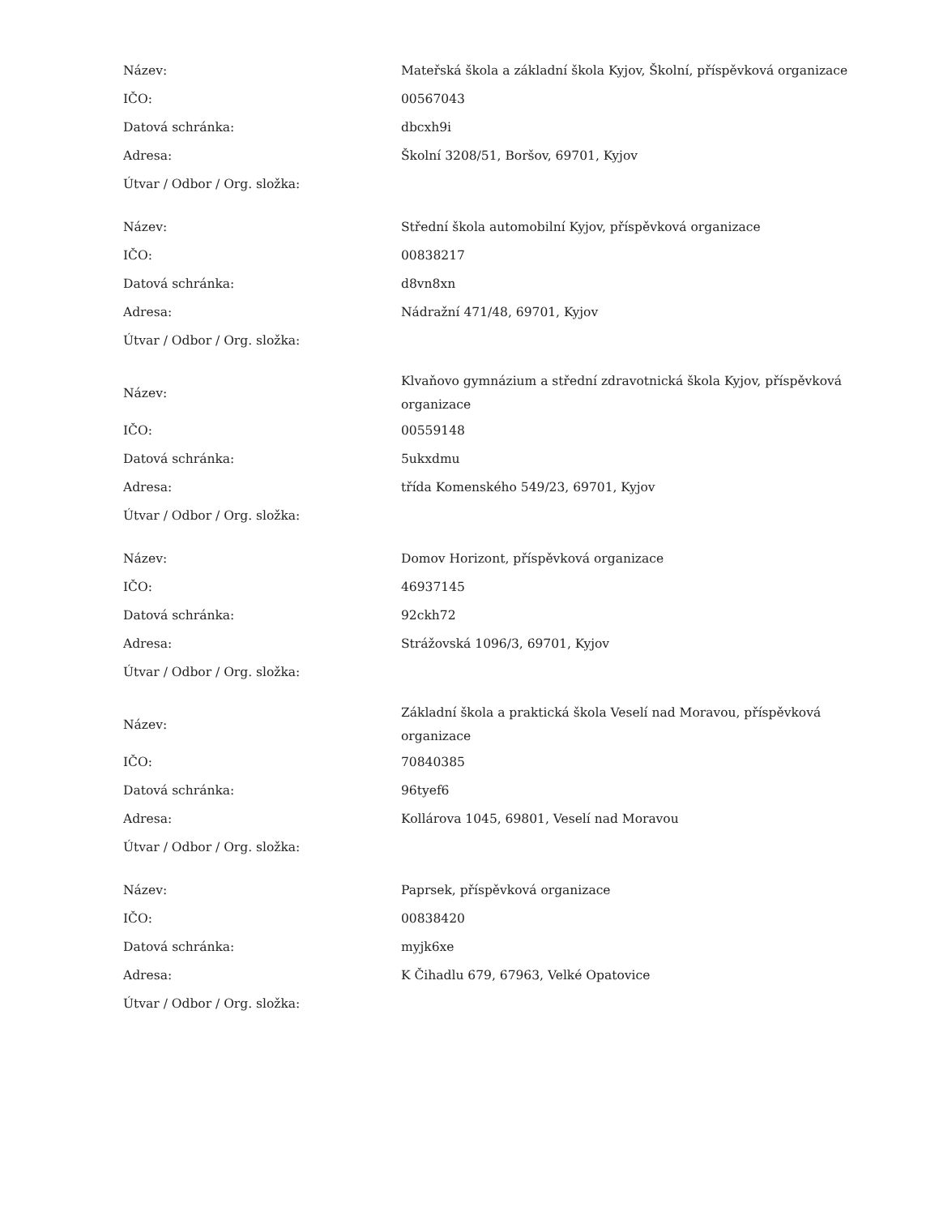| Název: | Mateřská škola a základní škola Kyjov, Školní, příspěvková organizace |
| IČO: | 00567043 |
| Datová schránka: | dbcxh9i |
| Adresa: | Školní 3208/51, Boršov, 69701, Kyjov |
| Útvar / Odbor / Org. složka: | |
| Název: | Střední škola automobilní Kyjov, příspěvková organizace |
| IČO: | 00838217 |
| Datová schránka: | d8vn8xn |
| Adresa: | Nádražní 471/48, 69701, Kyjov |
| Útvar / Odbor / Org. složka: | |
| Název: | Klvaňovo gymnázium a střední zdravotnická škola Kyjov, příspěvková organizace |
| IČO: | 00559148 |
| Datová schránka: | 5ukxdmu |
| Adresa: | třída Komenského 549/23, 69701, Kyjov |
| Útvar / Odbor / Org. složka: | |
| Název: | Domov Horizont, příspěvková organizace |
| IČO: | 46937145 |
| Datová schránka: | 92ckh72 |
| Adresa: | Strážovská 1096/3, 69701, Kyjov |
| Útvar / Odbor / Org. složka: | |
| Název: | Základní škola a praktická škola Veselí nad Moravou, příspěvková organizace |
| IČO: | 70840385 |
| Datová schránka: | 96tyef6 |
| Adresa: | Kollárova 1045, 69801, Veselí nad Moravou |
| Útvar / Odbor / Org. složka: | |
| Název: | Paprsek, příspěvková organizace |
| IČO: | 00838420 |
| Datová schránka: | myjk6xe |
| Adresa: | K Čihadlu 679, 67963, Velké Opatovice |
| Útvar / Odbor / Org. složka: | |